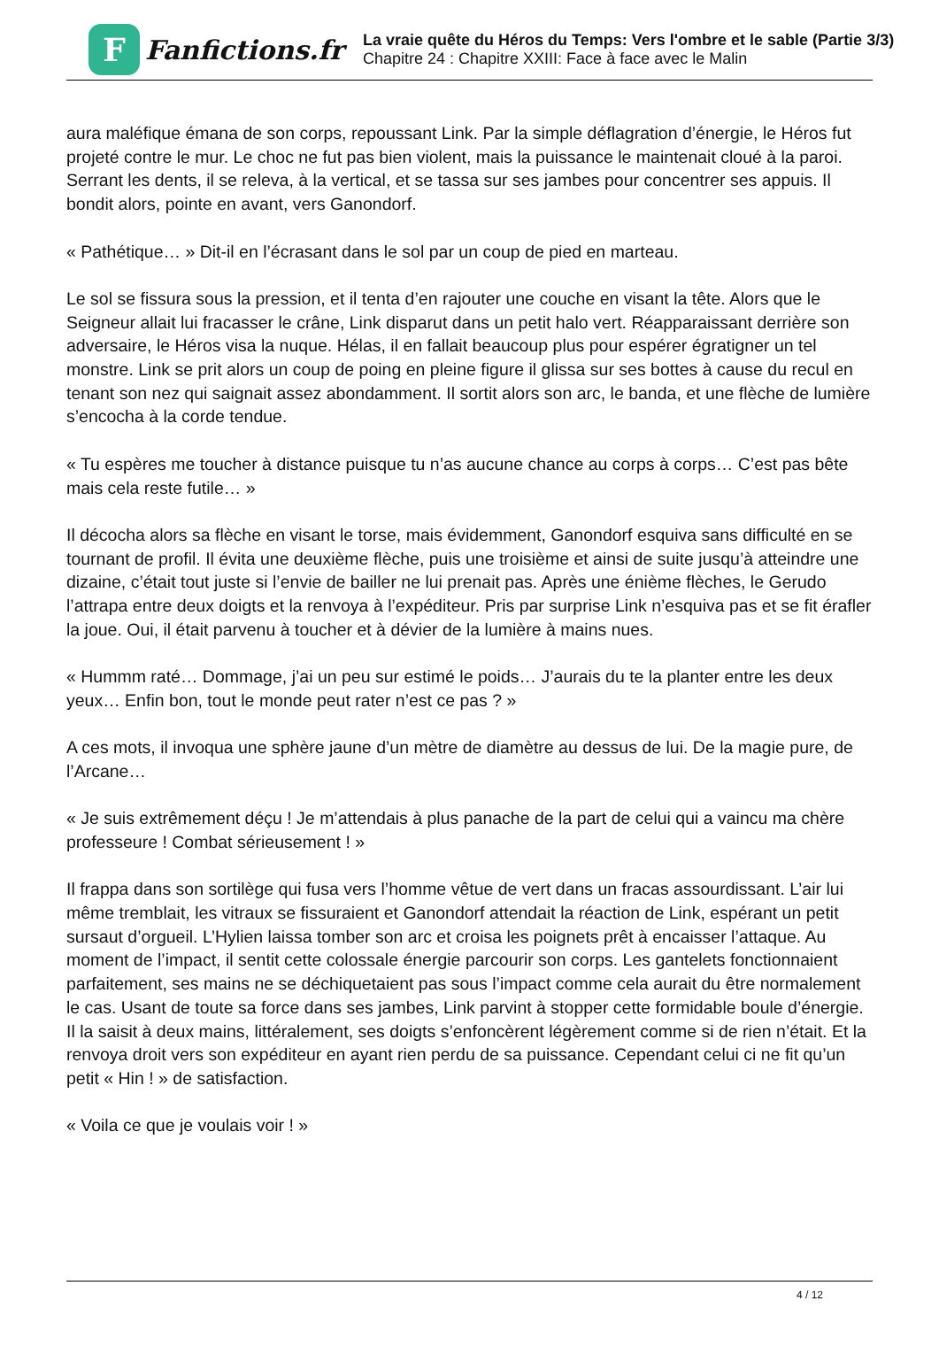F
Fanfictions.fr
La vraie quête du Héros du Temps: Vers l'ombre et le sable (Partie 3/3)
Chapitre 24 : Chapitre XXIII: Face à face avec le Malin
aura maléfique émana de son corps, repoussant Link. Par la simple déflagration d’énergie, le Héros fut projeté contre le mur. Le choc ne fut pas bien violent, mais la puissance le maintenait cloué à la paroi. Serrant les dents, il se releva, à la vertical, et se tassa sur ses jambes pour concentrer ses appuis. Il bondit alors, pointe en avant, vers Ganondorf.
« Pathétique… » Dit-il en l’écrasant dans le sol par un coup de pied en marteau.
Le sol se fissura sous la pression, et il tenta d’en rajouter une couche en visant la tête. Alors que le Seigneur allait lui fracasser le crâne, Link disparut dans un petit halo vert. Réapparaissant derrière son adversaire, le Héros visa la nuque. Hélas, il en fallait beaucoup plus pour espérer égratigner un tel monstre. Link se prit alors un coup de poing en pleine figure il glissa sur ses bottes à cause du recul en tenant son nez qui saignait assez abondamment. Il sortit alors son arc, le banda, et une flèche de lumière s’encocha à la corde tendue.
« Tu espères me toucher à distance puisque tu n’as aucune chance au corps à corps… C’est pas bête mais cela reste futile… »
Il décocha alors sa flèche en visant le torse, mais évidemment, Ganondorf esquiva sans difficulté en se tournant de profil. Il évita une deuxième flèche, puis une troisième et ainsi de suite jusqu’à atteindre une dizaine, c’était tout juste si l’envie de bailler ne lui prenait pas. Après une énième flèches, le Gerudo l’attrapa entre deux doigts et la renvoya à l’expéditeur. Pris par surprise Link n’esquiva pas et se fit érafler la joue. Oui, il était parvenu à toucher et à dévier de la lumière à mains nues.
« Hummm raté… Dommage, j’ai un peu sur estimé le poids… J’aurais du te la planter entre les deux yeux… Enfin bon, tout le monde peut rater n’est ce pas ? »
A ces mots, il invoqua une sphère jaune d’un mètre de diamètre au dessus de lui. De la magie pure, de l’Arcane…
« Je suis extrêmement déçu ! Je m’attendais à plus panache de la part de celui qui a vaincu ma chère professeure ! Combat sérieusement ! »
Il frappa dans son sortilège qui fusa vers l’homme vêtue de vert dans un fracas assourdissant. L’air lui même tremblait, les vitraux se fissuraient et Ganondorf attendait la réaction de Link, espérant un petit sursaut d’orgueil. L’Hylien laissa tomber son arc et croisa les poignets prêt à encaisser l’attaque. Au moment de l’impact, il sentit cette colossale énergie parcourir son corps. Les gantelets fonctionnaient parfaitement, ses mains ne se déchiquetaient pas sous l’impact comme cela aurait du être normalement le cas. Usant de toute sa force dans ses jambes, Link parvint à stopper cette formidable boule d’énergie. Il la saisit à deux mains, littéralement, ses doigts s’enfoncèrent légèrement comme si de rien n’était. Et la renvoya droit vers son expéditeur en ayant rien perdu de sa puissance. Cependant celui ci ne fit qu’un petit « Hin ! » de satisfaction.
« Voila ce que je voulais voir ! »
4 / 12